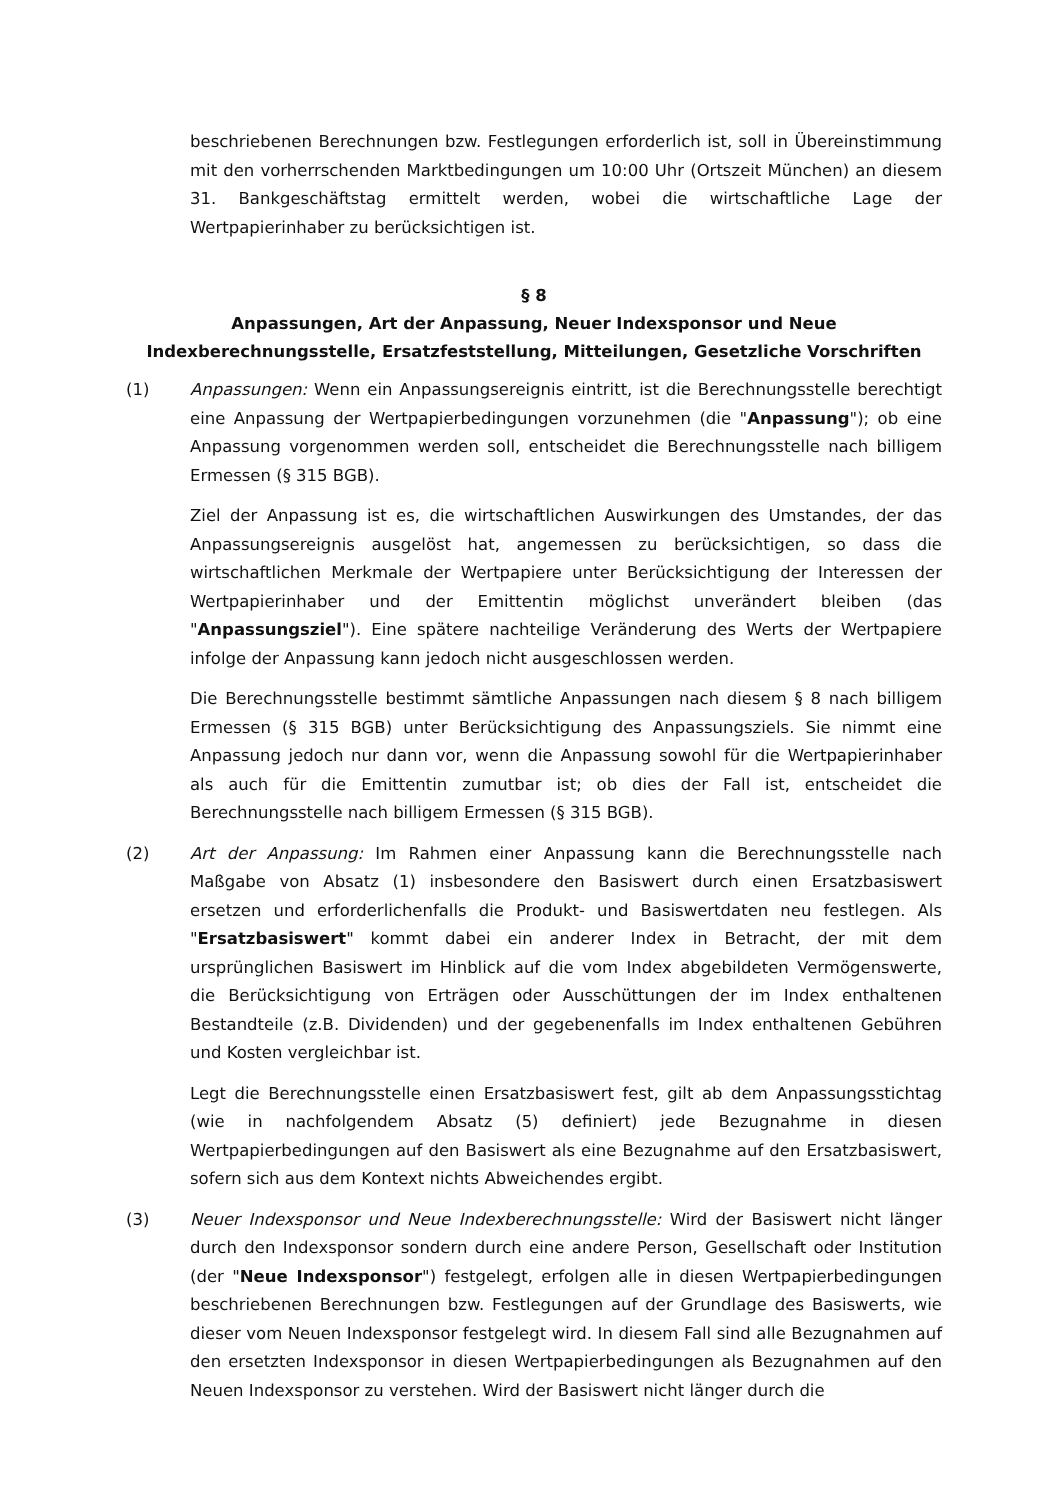beschriebenen Berechnungen bzw. Festlegungen erforderlich ist, soll in Übereinstimmung mit den vorherrschenden Marktbedingungen um 10:00 Uhr (Ortszeit München) an diesem 31. Bankgeschäftstag ermittelt werden, wobei die wirtschaftliche Lage der Wertpapierinhaber zu berücksichtigen ist.
§ 8
Anpassungen, Art der Anpassung, Neuer Indexsponsor und Neue Indexberechnungsstelle, Ersatzfeststellung, Mitteilungen, Gesetzliche Vorschriften
(1) Anpassungen: Wenn ein Anpassungsereignis eintritt, ist die Berechnungsstelle berechtigt eine Anpassung der Wertpapierbedingungen vorzunehmen (die "Anpassung"); ob eine Anpassung vorgenommen werden soll, entscheidet die Berechnungsstelle nach billigem Ermessen (§ 315 BGB).
Ziel der Anpassung ist es, die wirtschaftlichen Auswirkungen des Umstandes, der das Anpassungsereignis ausgelöst hat, angemessen zu berücksichtigen, so dass die wirtschaftlichen Merkmale der Wertpapiere unter Berücksichtigung der Interessen der Wertpapierinhaber und der Emittentin möglichst unverändert bleiben (das "Anpassungsziel"). Eine spätere nachteilige Veränderung des Werts der Wertpapiere infolge der Anpassung kann jedoch nicht ausgeschlossen werden.
Die Berechnungsstelle bestimmt sämtliche Anpassungen nach diesem § 8 nach billigem Ermessen (§ 315 BGB) unter Berücksichtigung des Anpassungsziels. Sie nimmt eine Anpassung jedoch nur dann vor, wenn die Anpassung sowohl für die Wertpapierinhaber als auch für die Emittentin zumutbar ist; ob dies der Fall ist, entscheidet die Berechnungsstelle nach billigem Ermessen (§ 315 BGB).
(2) Art der Anpassung: Im Rahmen einer Anpassung kann die Berechnungsstelle nach Maßgabe von Absatz (1) insbesondere den Basiswert durch einen Ersatzbasiswert ersetzen und erforderlichenfalls die Produkt- und Basiswertdaten neu festlegen. Als "Ersatzbasiswert" kommt dabei ein anderer Index in Betracht, der mit dem ursprünglichen Basiswert im Hinblick auf die vom Index abgebildeten Vermögenswerte, die Berücksichtigung von Erträgen oder Ausschüttungen der im Index enthaltenen Bestandteile (z.B. Dividenden) und der gegebenenfalls im Index enthaltenen Gebühren und Kosten vergleichbar ist.
Legt die Berechnungsstelle einen Ersatzbasiswert fest, gilt ab dem Anpassungsstichtag (wie in nachfolgendem Absatz (5) definiert) jede Bezugnahme in diesen Wertpapierbedingungen auf den Basiswert als eine Bezugnahme auf den Ersatzbasiswert, sofern sich aus dem Kontext nichts Abweichendes ergibt.
(3) Neuer Indexsponsor und Neue Indexberechnungsstelle: Wird der Basiswert nicht länger durch den Indexsponsor sondern durch eine andere Person, Gesellschaft oder Institution (der "Neue Indexsponsor") festgelegt, erfolgen alle in diesen Wertpapierbedingungen beschriebenen Berechnungen bzw. Festlegungen auf der Grundlage des Basiswerts, wie dieser vom Neuen Indexsponsor festgelegt wird. In diesem Fall sind alle Bezugnahmen auf den ersetzten Indexsponsor in diesen Wertpapierbedingungen als Bezugnahmen auf den Neuen Indexsponsor zu verstehen. Wird der Basiswert nicht länger durch die